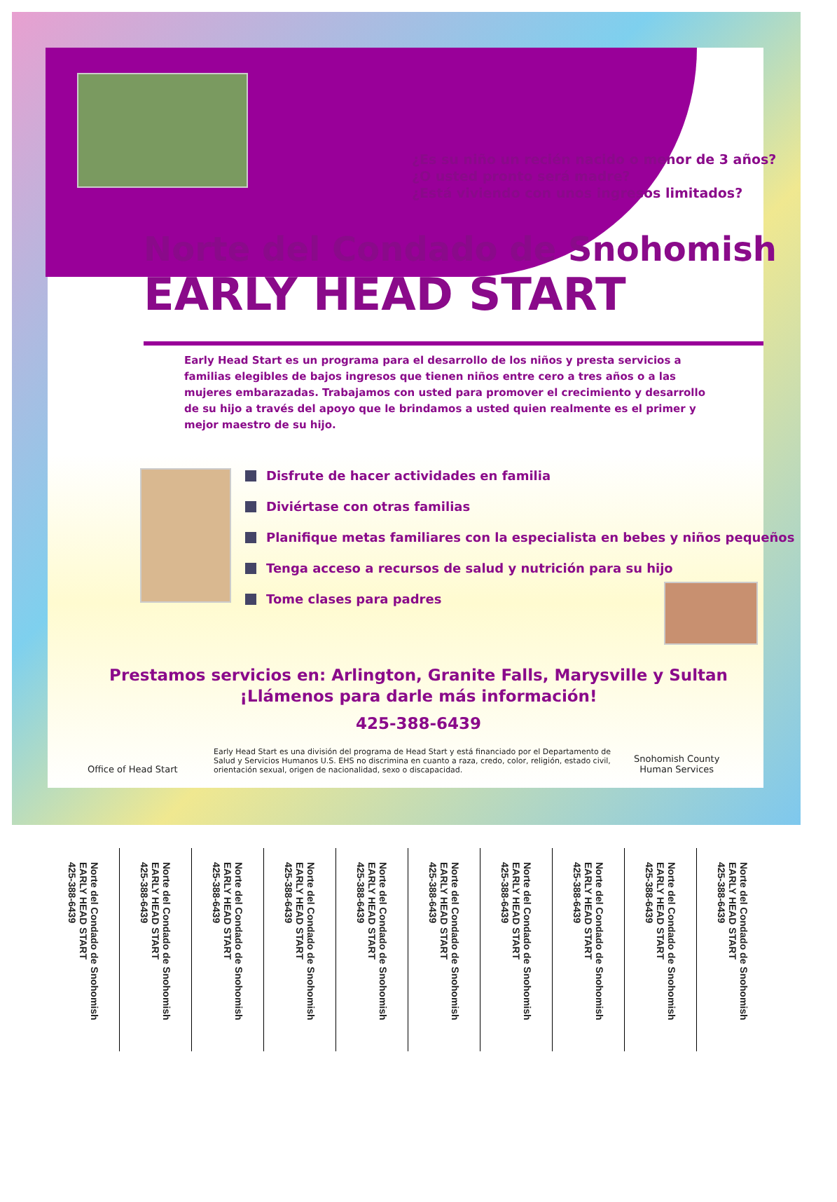¿Es su niño un recién nacido o menor de 3 años?
¿O usted pronto será madre?
¿Está viviendo con unos ingresos limitados?
Norte del Condado de Snohomish
EARLY HEAD START
Early Head Start es un programa para el desarrollo de los niños y presta servicios a familias elegibles de bajos ingresos que tienen niños entre cero a tres años o a las mujeres embarazadas. Trabajamos con usted para promover el crecimiento y desarrollo de su hijo a través del apoyo que le brindamos a usted quien realmente es el primer y mejor maestro de su hijo.
Disfrute de hacer actividades en familia
Diviértase con otras familias
Planifique metas familiares con la especialista en bebes y niños pequeños
Tenga acceso a recursos de salud y nutrición para su hijo
Tome clases para padres
Prestamos servicios en: Arlington, Granite Falls, Marysville y Sultan
¡Llámenos para darle más información!
425-388-6439
Office of Head Start
Early Head Start es una división del programa de Head Start y está financiado por el Departamento de Salud y Servicios Humanos U.S. EHS no discrimina en cuanto a raza, credo, color, religión, estado civil, orientación sexual, origen de nacionalidad, sexo o discapacidad.
Snohomish County
Human Services
Norte del Condado de Snohomish
EARLY HEAD START
425-388-6439
Norte del Condado de Snohomish
EARLY HEAD START
425-388-6439
Norte del Condado de Snohomish
EARLY HEAD START
425-388-6439
Norte del Condado de Snohomish
EARLY HEAD START
425-388-6439
Norte del Condado de Snohomish
EARLY HEAD START
425-388-6439
Norte del Condado de Snohomish
EARLY HEAD START
425-388-6439
Norte del Condado de Snohomish
EARLY HEAD START
425-388-6439
Norte del Condado de Snohomish
EARLY HEAD START
425-388-6439
Norte del Condado de Snohomish
EARLY HEAD START
425-388-6439
Norte del Condado de Snohomish
EARLY HEAD START
425-388-6439